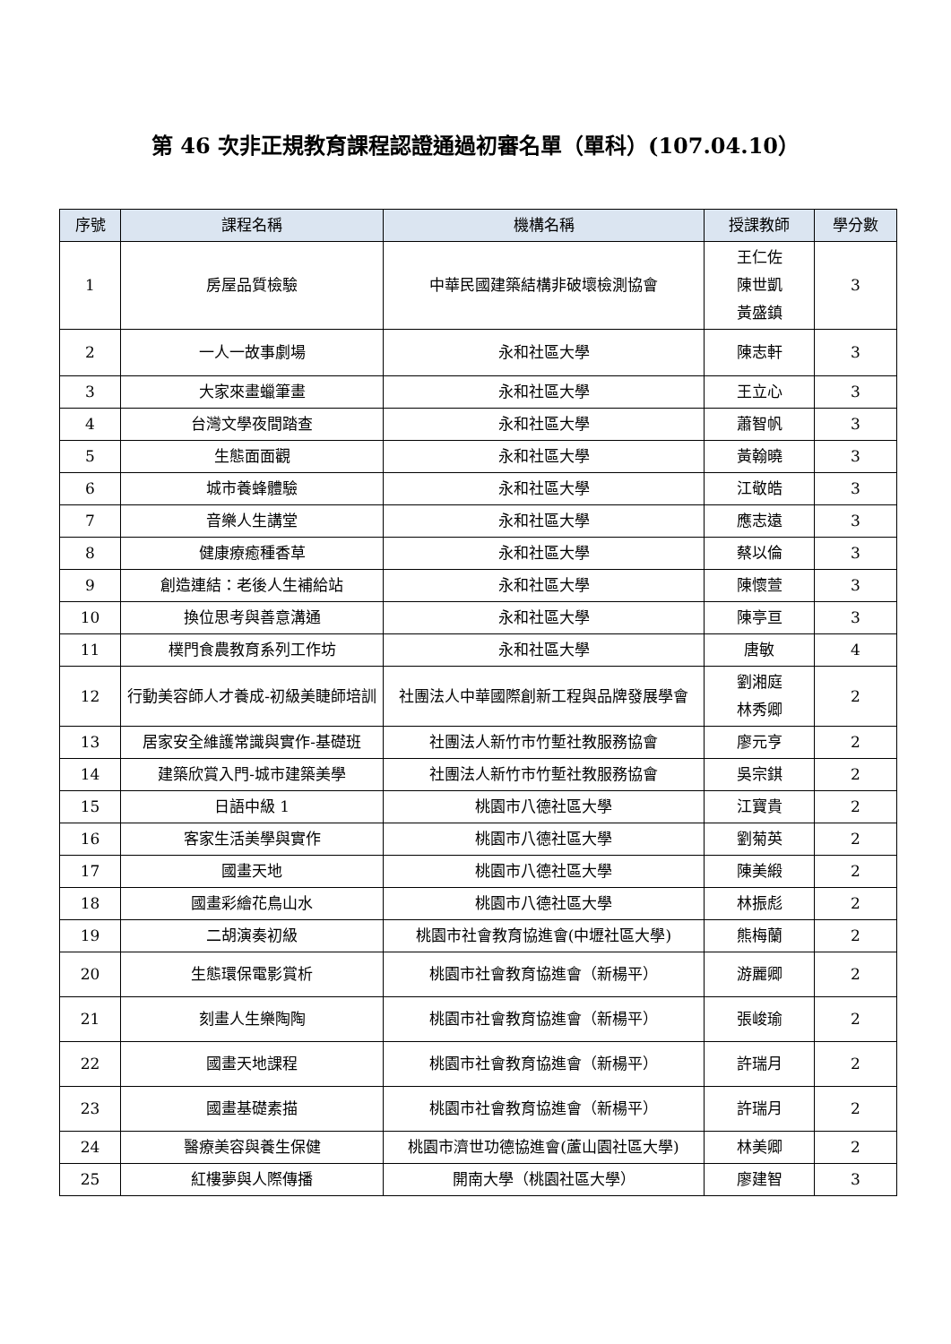第 46 次非正規教育課程認證通過初審名單（單科）(107.04.10）
| 序號 | 課程名稱 | 機構名稱 | 授課教師 | 學分數 |
| --- | --- | --- | --- | --- |
| 1 | 房屋品質檢驗 | 中華民國建築結構非破壞檢測協會 | 王仁佐 陳世凱 黃盛鎮 | 3 |
| 2 | 一人一故事劇場 | 永和社區大學 | 陳志軒 | 3 |
| 3 | 大家來畫蠟筆畫 | 永和社區大學 | 王立心 | 3 |
| 4 | 台灣文學夜間踏查 | 永和社區大學 | 蕭智帆 | 3 |
| 5 | 生態面面觀 | 永和社區大學 | 黃翰曉 | 3 |
| 6 | 城市養蜂體驗 | 永和社區大學 | 江敬皓 | 3 |
| 7 | 音樂人生講堂 | 永和社區大學 | 應志遠 | 3 |
| 8 | 健康療癒種香草 | 永和社區大學 | 蔡以倫 | 3 |
| 9 | 創造連結：老後人生補給站 | 永和社區大學 | 陳懷萱 | 3 |
| 10 | 換位思考與善意溝通 | 永和社區大學 | 陳亭亘 | 3 |
| 11 | 樸門食農教育系列工作坊 | 永和社區大學 | 唐敏 | 4 |
| 12 | 行動美容師人才養成-初級美睫師培訓 | 社團法人中華國際創新工程與品牌發展學會 | 劉湘庭 林秀卿 | 2 |
| 13 | 居家安全維護常識與實作-基礎班 | 社團法人新竹市竹塹社教服務協會 | 廖元亨 | 2 |
| 14 | 建築欣賞入門-城市建築美學 | 社團法人新竹市竹塹社教服務協會 | 吳宗錤 | 2 |
| 15 | 日語中級 1 | 桃園市八德社區大學 | 江寶貴 | 2 |
| 16 | 客家生活美學與實作 | 桃園市八德社區大學 | 劉菊英 | 2 |
| 17 | 國畫天地 | 桃園市八德社區大學 | 陳美緞 | 2 |
| 18 | 國畫彩繪花鳥山水 | 桃園市八德社區大學 | 林振彪 | 2 |
| 19 | 二胡演奏初級 | 桃園市社會教育協進會(中壢社區大學) | 熊梅蘭 | 2 |
| 20 | 生態環保電影賞析 | 桃園市社會教育協進會（新楊平） | 游麗卿 | 2 |
| 21 | 刻畫人生樂陶陶 | 桃園市社會教育協進會（新楊平） | 張峻瑜 | 2 |
| 22 | 國畫天地課程 | 桃園市社會教育協進會（新楊平） | 許瑞月 | 2 |
| 23 | 國畫基礎素描 | 桃園市社會教育協進會（新楊平） | 許瑞月 | 2 |
| 24 | 醫療美容與養生保健 | 桃園市濟世功德協進會(蘆山園社區大學) | 林美卿 | 2 |
| 25 | 紅樓夢與人際傳播 | 開南大學（桃園社區大學） | 廖建智 | 3 |